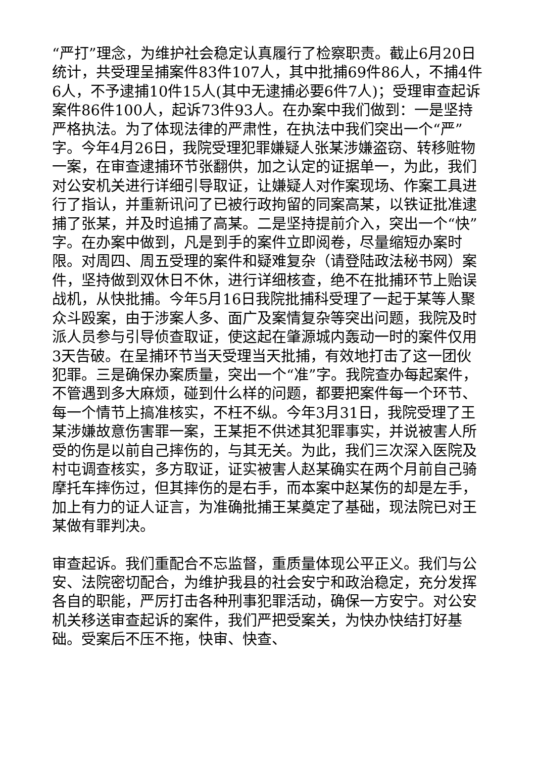“严打”理念，为维护社会稳定认真履行了检察职责。截止6月20日统计，共受理呈捕案件83件107人，其中批捕69件86人，不捕4件6人，不予逮捕10件15人(其中无逮捕必要6件7人)；受理审查起诉案件86件100人，起诉73件93人。在办案中我们做到：一是坚持严格执法。为了体现法律的严肃性，在执法中我们突出一个“严”字。今年4月26日，我院受理犯罪嫌疑人张某涉嫌盗窃、转移赃物一案，在审查逮捕环节张翻供，加之认定的证据单一，为此，我们对公安机关进行详细引导取证，让嫌疑人对作案现场、作案工具进行了指认，并重新讯问了已被行政拘留的同案高某，以铁证批准逮捕了张某，并及时追捕了高某。二是坚持提前介入，突出一个“快”字。在办案中做到，凡是到手的案件立即阅卷，尽量缩短办案时限。对周四、周五受理的案件和疑难复杂（请登陆政法秘书网）案件，坚持做到双休日不休，进行详细核查，绝不在批捕环节上贻误战机，从快批捕。今年5月16日我院批捕科受理了一起于某等人聚众斗殴案，由于涉案人多、面广及案情复杂等突出问题，我院及时派人员参与引导侦查取证，使这起在肇源城内轰动一时的案件仅用3天告破。在呈捕环节当天受理当天批捕，有效地打击了这一团伙犯罪。三是确保办案质量，突出一个“准”字。我院查办每起案件，不管遇到多大麻烦，碰到什么样的问题，都要把案件每一个环节、每一个情节上搞准核实，不枉不纵。今年3月31日，我院受理了王某涉嫌故意伤害罪一案，王某拒不供述其犯罪事实，并说被害人所受的伤是以前自己摔伤的，与其无关。为此，我们三次深入医院及村屯调查核实，多方取证，证实被害人赵某确实在两个月前自己骑摩托车摔伤过，但其摔伤的是右手，而本案中赵某伤的却是左手，加上有力的证人证言，为准确批捕王某奠定了基础，现法院已对王某做有罪判决。
审查起诉。我们重配合不忘监督，重质量体现公平正义。我们与公安、法院密切配合，为维护我县的社会安宁和政治稳定，充分发挥各自的职能，严厉打击各种刑事犯罪活动，确保一方安宁。对公安机关移送审查起诉的案件，我们严把受案关，为快办快结打好基础。受案后不压不拖，快审、快查、